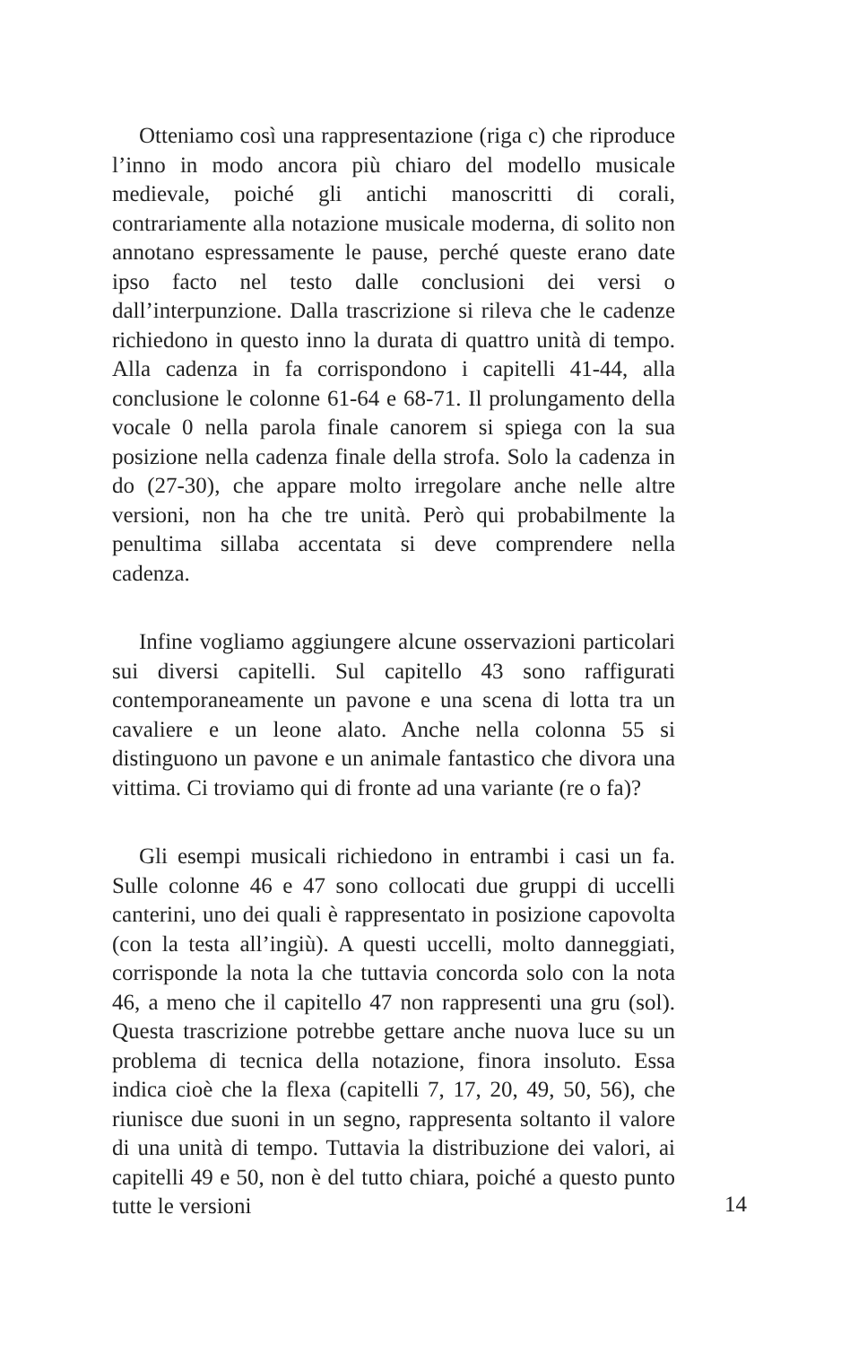Otteniamo così una rappresentazione (riga c) che riproduce l’inno in modo ancora più chiaro del modello musicale medievale, poiché gli antichi manoscritti di corali, contrariamente alla notazione musicale moderna, di solito non annotano espressamente le pause, perché queste erano date ipso facto nel testo dalle conclusioni dei versi o dall’interpunzione. Dalla trascrizione si rileva che le cadenze richiedono in questo inno la durata di quattro unità di tempo. Alla cadenza in fa corrispondono i capitelli 41-44, alla conclusione le colonne 61-64 e 68-71. Il prolungamento della vocale 0 nella parola finale canorem si spiega con la sua posizione nella cadenza finale della strofa. Solo la cadenza in do (27-30), che appare molto irregolare anche nelle altre versioni, non ha che tre unità. Però qui probabilmente la penultima sillaba accentata si deve comprendere nella cadenza.
Infine vogliamo aggiungere alcune osservazioni particolari sui diversi capitelli. Sul capitello 43 sono raffigurati contemporaneamente un pavone e una scena di lotta tra un cavaliere e un leone alato. Anche nella colonna 55 si distinguono un pavone e un animale fantastico che divora una vittima. Ci troviamo qui di fronte ad una variante (re o fa)?
Gli esempi musicali richiedono in entrambi i casi un fa. Sulle colonne 46 e 47 sono collocati due gruppi di uccelli canterini, uno dei quali è rappresentato in posizione capovolta (con la testa all’ingiù). A questi uccelli, molto danneggiati, corrisponde la nota la che tuttavia concorda solo con la nota 46, a meno che il capitello 47 non rappresenti una gru (sol). Questa trascrizione potrebbe gettare anche nuova luce su un problema di tecnica della notazione, finora insoluto. Essa indica cioè che la flexa (capitelli 7, 17, 20, 49, 50, 56), che riunisce due suoni in un segno, rappresenta soltanto il valore di una unità di tempo. Tuttavia la distribuzione dei valori, ai capitelli 49 e 50, non è del tutto chiara, poiché a questo punto tutte le versioni
14